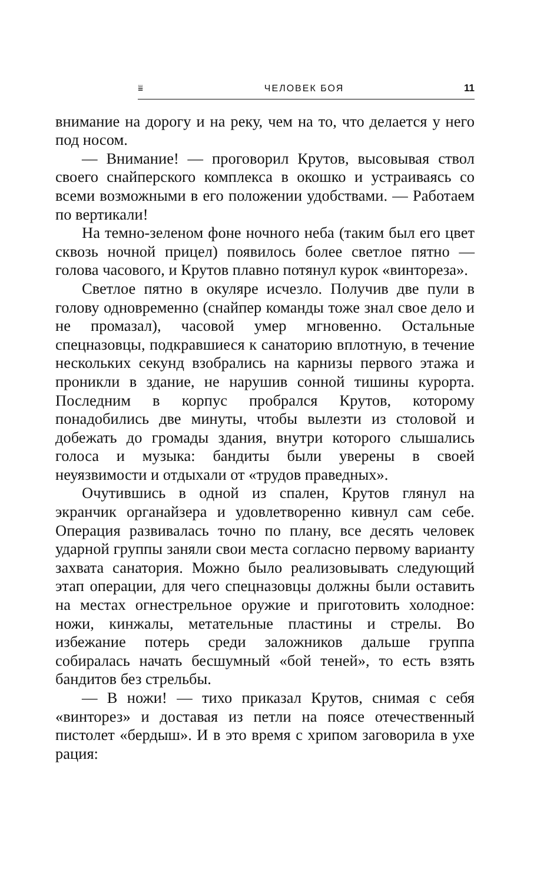⩸ ЧЕЛОВЕК БОЯ 11
внимание на дорогу и на реку, чем на то, что делается у него под носом.
— Внимание! — проговорил Крутов, высовывая ствол своего снайперского комплекса в окошко и устраиваясь со всеми возможными в его положении удобствами. — Работаем по вертикали!
На темно-зеленом фоне ночного неба (таким был его цвет сквозь ночной прицел) появилось более светлое пятно — голова часового, и Крутов плавно потянул курок «винтореза».
Светлое пятно в окуляре исчезло. Получив две пули в голову одновременно (снайпер команды тоже знал свое дело и не промазал), часовой умер мгновенно. Остальные спецназовцы, подкравшиеся к санаторию вплотную, в течение нескольких секунд взобрались на карнизы первого этажа и проникли в здание, не нарушив сонной тишины курорта. Последним в корпус пробрался Крутов, которому понадобились две минуты, чтобы вылезти из столовой и добежать до громады здания, внутри которого слышались голоса и музыка: бандиты были уверены в своей неуязвимости и отдыхали от «трудов праведных».
Очутившись в одной из спален, Крутов глянул на экранчик органайзера и удовлетворенно кивнул сам себе. Операция развивалась точно по плану, все десять человек ударной группы заняли свои места согласно первому варианту захвата санатория. Можно было реализовывать следующий этап операции, для чего спецназовцы должны были оставить на местах огнестрельное оружие и приготовить холодное: ножи, кинжалы, метательные пластины и стрелы. Во избежание потерь среди заложников дальше группа собиралась начать бесшумный «бой теней», то есть взять бандитов без стрельбы.
— В ножи! — тихо приказал Крутов, снимая с себя «винторез» и доставая из петли на поясе отечественный пистолет «бердыш». И в это время с хрипом заговорила в ухе рация: